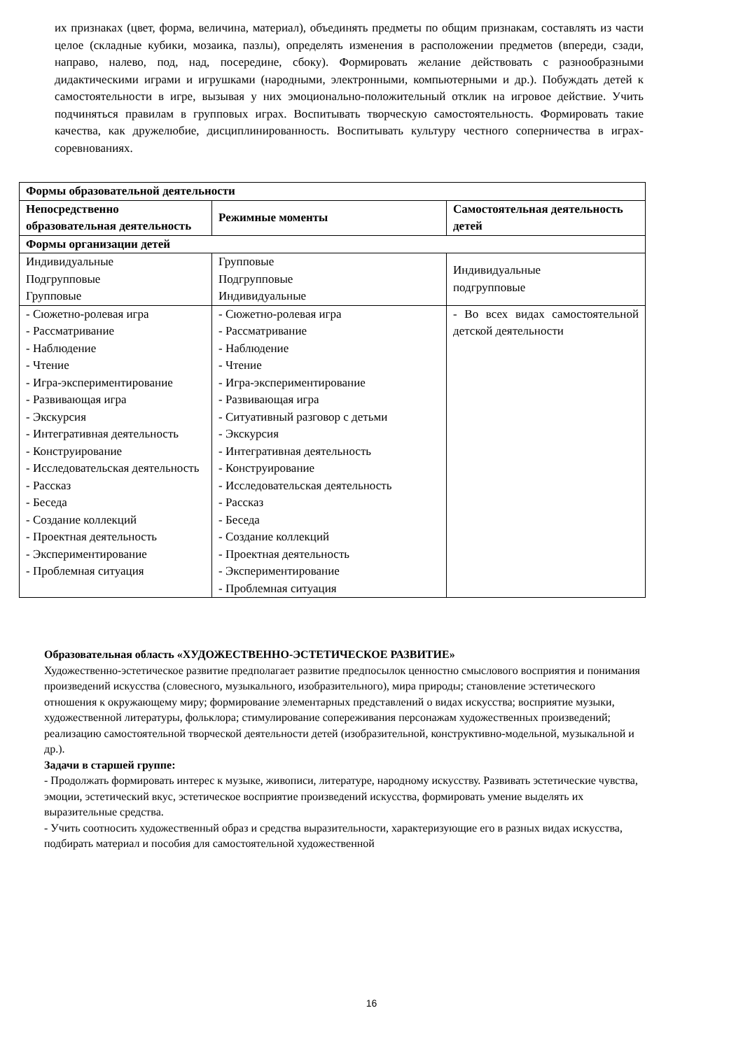их признаках (цвет, форма, величина, материал), объединять предметы по общим признакам, составлять из части целое (складные кубики, мозаика, пазлы), определять изменения в расположении предметов (впереди, сзади, направо, налево, под, над, посередине, сбоку). Формировать желание действовать с разнообразными дидактическими играми и игрушками (народными, электронными, компьютерными и др.). Побуждать детей к самостоятельности в игре, вызывая у них эмоционально-положительный отклик на игровое действие. Учить подчиняться правилам в групповых играх. Воспитывать творческую самостоятельность. Формировать такие качества, как дружелюбие, дисциплинированность. Воспитывать культуру честного соперничества в играх-соревнованиях.
| Формы образовательной деятельности | | |
| --- | --- | --- |
| Непосредственно образовательная деятельность | Режимные моменты | Самостоятельная деятельность детей |
| Формы организации детей | | |
| Индивидуальные Подгрупповые Групповые | Групповые Подгрупповые Индивидуальные | Индивидуальные подгрупповые |
| - Сюжетно-ролевая игра - Рассматривание - Наблюдение - Чтение - Игра-экспериментирование - Развивающая игра - Экскурсия - Интегративная деятельность - Конструирование - Исследовательская деятельность - Рассказ - Беседа - Создание коллекций - Проектная деятельность - Экспериментирование - Проблемная ситуация | - Сюжетно-ролевая игра - Рассматривание - Наблюдение - Чтение - Игра-экспериментирование - Развивающая игра - Ситуативный разговор с детьми - Экскурсия - Интегративная деятельность - Конструирование - Исследовательская деятельность - Рассказ - Беседа - Создание коллекций - Проектная деятельность - Экспериментирование - Проблемная ситуация | - Во всех видах самостоятельной детской деятельности |
Образовательная область «ХУДОЖЕСТВЕННО-ЭСТЕТИЧЕСКОЕ РАЗВИТИЕ»
Художественно-эстетическое развитие предполагает развитие предпосылок ценностно смыслового восприятия и понимания произведений искусства (словесного, музыкального, изобразительного), мира природы; становление эстетического отношения к окружающему миру; формирование элементарных представлений о видах искусства; восприятие музыки, художественной литературы, фольклора; стимулирование сопереживания персонажам художественных произведений; реализацию самостоятельной творческой деятельности детей (изобразительной, конструктивно-модельной, музыкальной и др.).
Задачи в старшей группе:
- Продолжать формировать интерес к музыке, живописи, литературе, народному искусству. Развивать эстетические чувства, эмоции, эстетический вкус, эстетическое восприятие произведений искусства, формировать умение выделять их выразительные средства.
- Учить соотносить художественный образ и средства выразительности, характеризующие его в разных видах искусства, подбирать материал и пособия для самостоятельной художественной
16